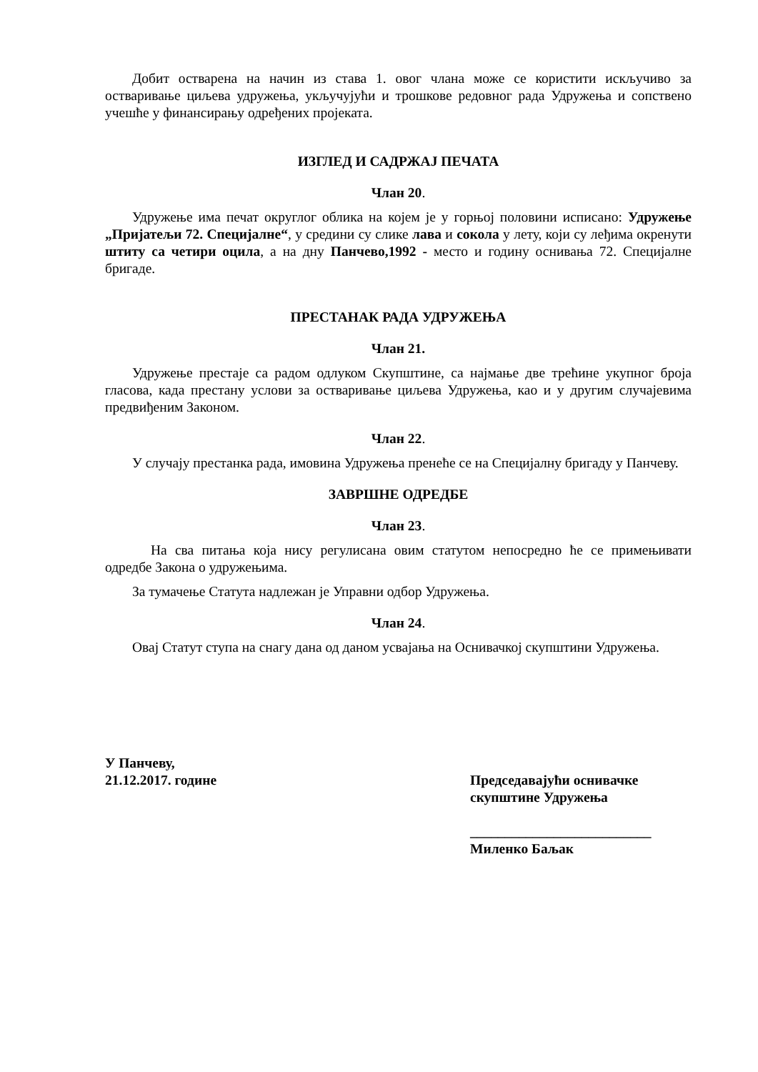Добит остварена на начин из става 1. овог члана може се користити искључиво за остваривање циљева удружења, укључујући и трошкове редовног рада Удружења и сопствено учешће у финансирању одређених пројеката.
ИЗГЛЕД И САДРЖАЈ ПЕЧАТА
Члан 20.
Удружење има печат округлог облика на којем је у горњој половини исписано: Удружење „Пријатељи 72. Специјалне“, у средини су слике лава и сокола у лету, који су леђима окренути штиту са четири оцила, а на дну Панчево,1992 - место и годину оснивања 72. Специјалне бригаде.
ПРЕСТАНАК РАДА УДРУЖЕЊА
Члан 21.
Удружење престаје са радом одлуком Скупштине, са најмање две трећине укупног броја гласова, када престану услови за остваривање циљева Удружења, као и у другим случајевима предвиђеним Законом.
Члан 22.
У случају престанка рада, имовина Удружења пренеће се на Специјалну бригаду у Панчеву.
ЗАВРШНЕ ОДРЕДБЕ
Члан 23.
На сва питања која нису регулисана овим статутом непосредно ће се примењивати одредбе Закона о удружењима.
За тумачење Статута надлежан је Управни одбор Удружења.
Члан 24.
Овај Статут ступа на снагу дана од даном усвајања на Оснивачкој скупштини Удружења.
У Панчеву,
21.12.2017. године
Председавајући оснивачке скупштине Удружења
__________________________
Миленко Баљак